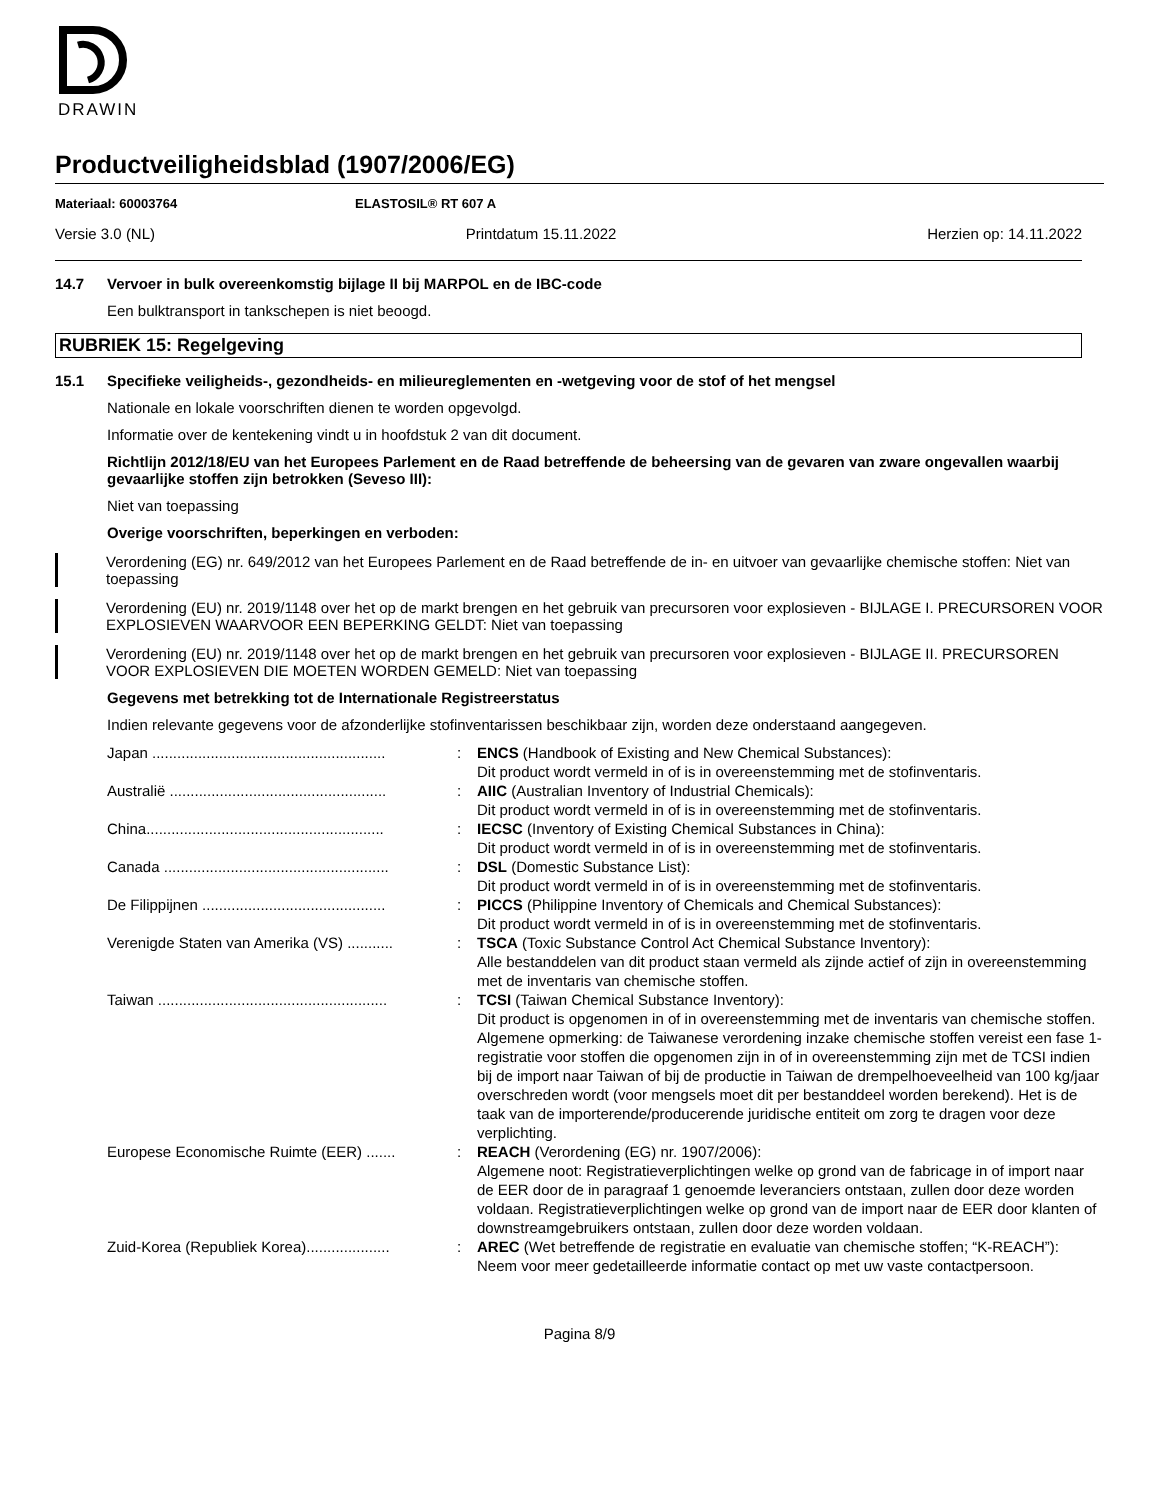DRAWIN
Productveiligheidsblad (1907/2006/EG)
Materiaal: 60003764 ELASTOSIL® RT 607 A
Versie 3.0 (NL) Printdatum 15.11.2022 Herzien op: 14.11.2022
14.7 Vervoer in bulk overeenkomstig bijlage II bij MARPOL en de IBC-code
Een bulktransport in tankschepen is niet beoogd.
RUBRIEK 15: Regelgeving
15.1 Specifieke veiligheids-, gezondheids- en milieureglementen en -wetgeving voor de stof of het mengsel
Nationale en lokale voorschriften dienen te worden opgevolgd.
Informatie over de kentekening vindt u in hoofdstuk 2 van dit document.
Richtlijn 2012/18/EU van het Europees Parlement en de Raad betreffende de beheersing van de gevaren van zware ongevallen waarbij gevaarlijke stoffen zijn betrokken (Seveso III):
Niet van toepassing
Overige voorschriften, beperkingen en verboden:
Verordening (EG) nr. 649/2012 van het Europees Parlement en de Raad betreffende de in- en uitvoer van gevaarlijke chemische stoffen: Niet van toepassing
Verordening (EU) nr. 2019/1148 over het op de markt brengen en het gebruik van precursoren voor explosieven - BIJLAGE I. PRECURSOREN VOOR EXPLOSIEVEN WAARVOOR EEN BEPERKING GELDT: Niet van toepassing
Verordening (EU) nr. 2019/1148 over het op de markt brengen en het gebruik van precursoren voor explosieven - BIJLAGE II. PRECURSOREN VOOR EXPLOSIEVEN DIE MOETEN WORDEN GEMELD: Niet van toepassing
Gegevens met betrekking tot de Internationale Registreerstatus
Indien relevante gegevens voor de afzonderlijke stofinventarissen beschikbaar zijn, worden deze onderstaand aangegeven.
| Japan ........................................................ | : | ENCS (Handbook of Existing and New Chemical Substances): Dit product wordt vermeld in of is in overeenstemming met de stofinventaris. |
| Australië .................................................... | : | AIIC (Australian Inventory of Industrial Chemicals): Dit product wordt vermeld in of is in overeenstemming met de stofinventaris. |
| China......................................................... | : | IECSC (Inventory of Existing Chemical Substances in China): Dit product wordt vermeld in of is in overeenstemming met de stofinventaris. |
| Canada ...................................................... | : | DSL (Domestic Substance List): Dit product wordt vermeld in of is in overeenstemming met de stofinventaris. |
| De Filippijnen ............................................ | : | PICCS (Philippine Inventory of Chemicals and Chemical Substances): Dit product wordt vermeld in of is in overeenstemming met de stofinventaris. |
| Verenigde Staten van Amerika (VS) ........... | : | TSCA (Toxic Substance Control Act Chemical Substance Inventory): Alle bestanddelen van dit product staan vermeld als zijnde actief of zijn in overeenstemming met de inventaris van chemische stoffen. |
| Taiwan ....................................................... | : | TCSI (Taiwan Chemical Substance Inventory): Dit product is opgenomen in of in overeenstemming met de inventaris van chemische stoffen. Algemene opmerking: de Taiwanese verordening inzake chemische stoffen vereist een fase 1-registratie voor stoffen die opgenomen zijn in of in overeenstemming zijn met de TCSI indien bij de import naar Taiwan of bij de productie in Taiwan de drempelhoeveelheid van 100 kg/jaar overschreden wordt (voor mengsels moet dit per bestanddeel worden berekend). Het is de taak van de importerende/producerende juridische entiteit om zorg te dragen voor deze verplichting. |
| Europese Economische Ruimte (EER) ....... | : | REACH (Verordening (EG) nr. 1907/2006): Algemene noot: Registratieverplichtingen welke op grond van de fabricage in of import naar de EER door de in paragraaf 1 genoemde leveranciers ontstaan, zullen door deze worden voldaan. Registratieverplichtingen welke op grond van de import naar de EER door klanten of downstreamgebruikers ontstaan, zullen door deze worden voldaan. |
| Zuid-Korea (Republiek Korea).................... | : | AREC (Wet betreffende de registratie en evaluatie van chemische stoffen; “K-REACH”): Neem voor meer gedetailleerde informatie contact op met uw vaste contactpersoon. |
Pagina 8/9